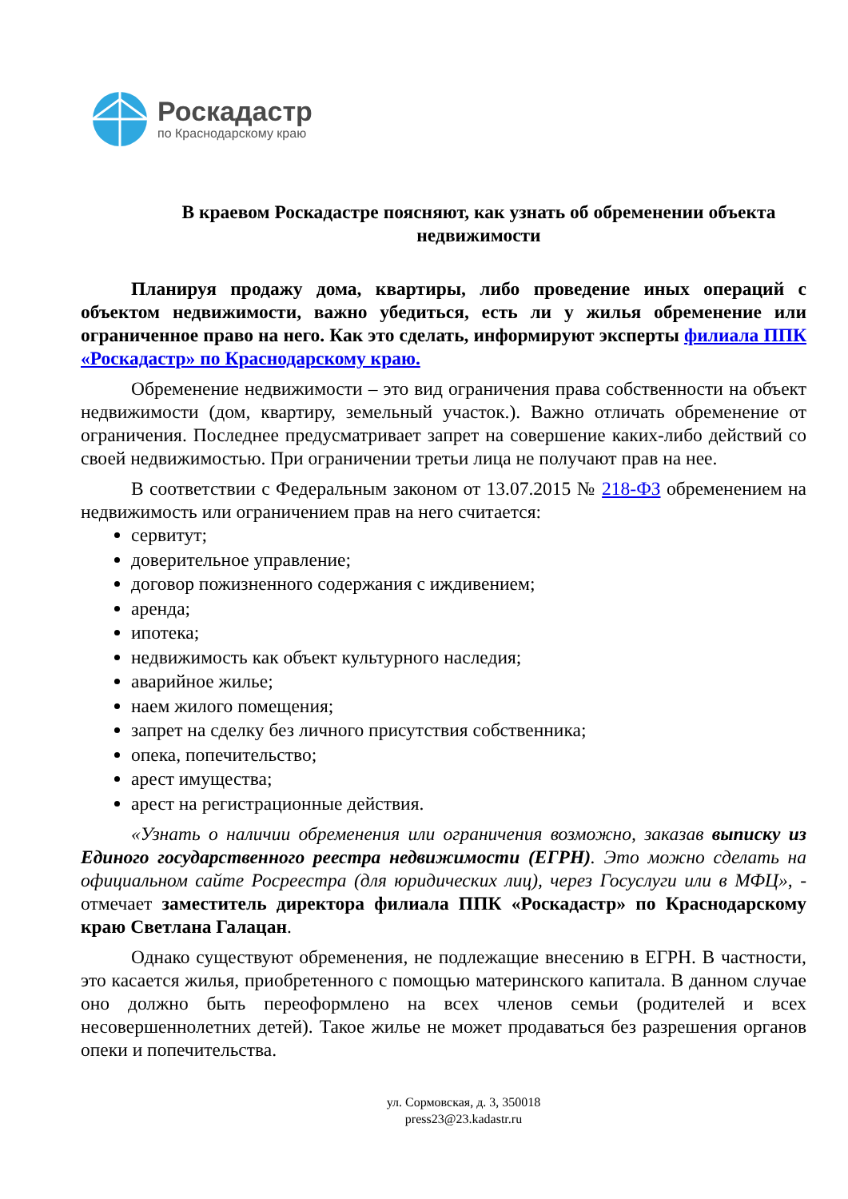Роскадастр
по Краснодарскому краю
В краевом Роскадастре поясняют, как узнать об обременении объекта недвижимости
Планируя продажу дома, квартиры, либо проведение иных операций с объектом недвижимости, важно убедиться, есть ли у жилья обременение или ограниченное право на него. Как это сделать, информируют эксперты филиала ППК «Роскадастр» по Краснодарскому краю.
Обременение недвижимости – это вид ограничения права собственности на объект недвижимости (дом, квартиру, земельный участок.). Важно отличать обременение от ограничения. Последнее предусматривает запрет на совершение каких-либо действий со своей недвижимостью. При ограничении третьи лица не получают прав на нее.
В соответствии с Федеральным законом от 13.07.2015 № 218-ФЗ обременением на недвижимость или ограничением прав на него считается:
сервитут;
доверительное управление;
договор пожизненного содержания с иждивением;
аренда;
ипотека;
недвижимость как объект культурного наследия;
аварийное жилье;
наем жилого помещения;
запрет на сделку без личного присутствия собственника;
опека, попечительство;
арест имущества;
арест на регистрационные действия.
«Узнать о наличии обременения или ограничения возможно, заказав выписку из Единого государственного реестра недвижимости (ЕГРН). Это можно сделать на официальном сайте Росреестра (для юридических лиц), через Госуслуги или в МФЦ», - отмечает заместитель директора филиала ППК «Роскадастр» по Краснодарскому краю Светлана Галацан.
Однако существуют обременения, не подлежащие внесению в ЕГРН. В частности, это касается жилья, приобретенного с помощью материнского капитала. В данном случае оно должно быть переоформлено на всех членов семьи (родителей и всех несовершеннолетних детей). Такое жилье не может продаваться без разрешения органов опеки и попечительства.
ул. Сормовская, д. 3, 350018
press23@23.kadastr.ru